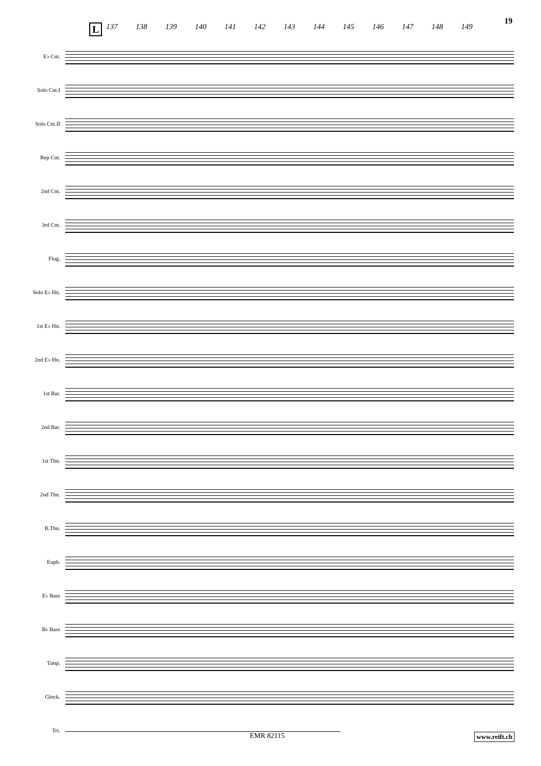19
L 137 138 139 140 141 142 143 144 145 146 147 148 149
E♭ Cnt.
Solo Cnt.I
Solo Cnt.II
Rep Cnt.
2nd Cnt.
3rd Cnt.
Flug.
Solo E♭ Hn.
1st E♭ Hn.
2nd E♭ Hn.
1st Bar.
2nd Bar.
1st Tbn.
2nd Tbn.
B.Tbn.
Euph.
E♭ Bass
B♭ Bass
Timp.
Glock.
Tri.
EMR 82115 www.reift.ch